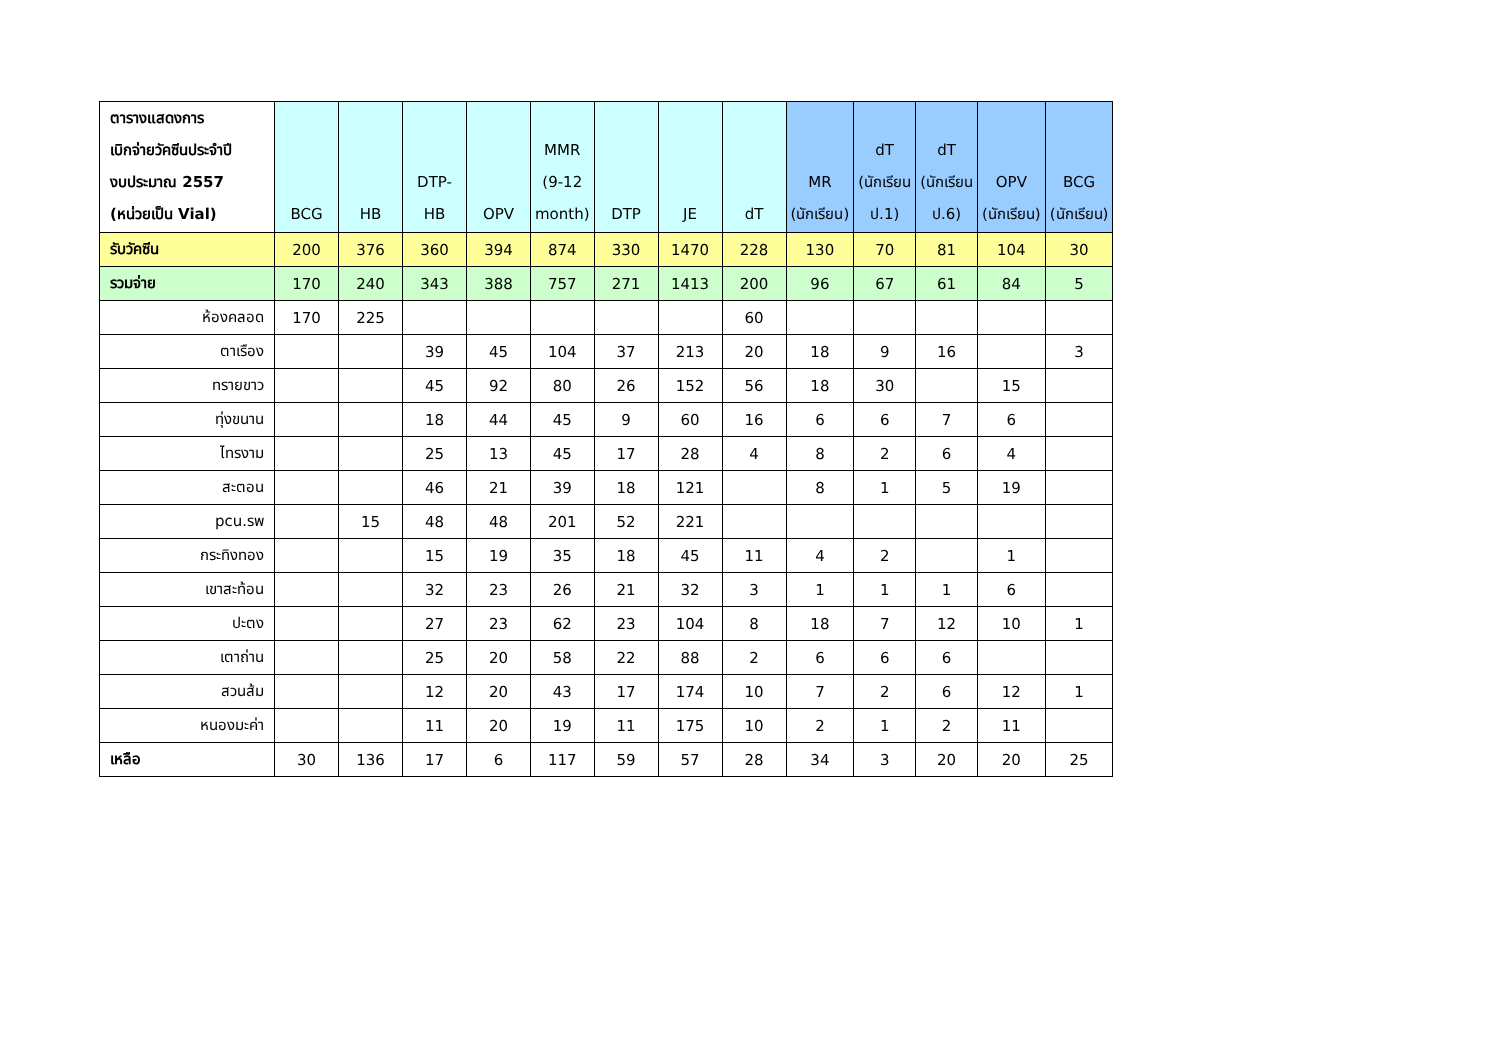| ตารางแสดงการ เบิกจ่ายวัคซีนประจำปี งบประมาณ 2557 (หน่วยเป็น Vial) | BCG | HB | DTP- HB | OPV | MMR (9-12 month) | DTP | JE | dT | MR (นักเรียน) | dT (นักเรียน ป.1) | dT (นักเรียน ป.6) | OPV (นักเรียน) | BCG (นักเรียน) |
| --- | --- | --- | --- | --- | --- | --- | --- | --- | --- | --- | --- | --- | --- |
| รับวัคซีน | 200 | 376 | 360 | 394 | 874 | 330 | 1470 | 228 | 130 | 70 | 81 | 104 | 30 |
| รวมจ่าย | 170 | 240 | 343 | 388 | 757 | 271 | 1413 | 200 | 96 | 67 | 61 | 84 | 5 |
| ห้องคลอด | 170 | 225 | | | | | | 60 | | | | | |
| ตาเรือง | | | 39 | 45 | 104 | 37 | 213 | 20 | 18 | 9 | 16 | | 3 |
| ทรายขาว | | | 45 | 92 | 80 | 26 | 152 | 56 | 18 | 30 | | 15 | |
| ทุ่งขนาน | | | 18 | 44 | 45 | 9 | 60 | 16 | 6 | 6 | 7 | 6 | |
| ไทรงาม | | | 25 | 13 | 45 | 17 | 28 | 4 | 8 | 2 | 6 | 4 | |
| สะตอน | | | 46 | 21 | 39 | 18 | 121 | | 8 | 1 | 5 | 19 | |
| pcu.รพ | | 15 | 48 | 48 | 201 | 52 | 221 | | | | | | |
| กระทิงทอง | | | 15 | 19 | 35 | 18 | 45 | 11 | 4 | 2 | | 1 | |
| เขาสะท้อน | | | 32 | 23 | 26 | 21 | 32 | 3 | 1 | 1 | 1 | 6 | |
| ปะตง | | | 27 | 23 | 62 | 23 | 104 | 8 | 18 | 7 | 12 | 10 | 1 |
| เตาถ่าน | | | 25 | 20 | 58 | 22 | 88 | 2 | 6 | 6 | 6 | | |
| สวนส้ม | | | 12 | 20 | 43 | 17 | 174 | 10 | 7 | 2 | 6 | 12 | 1 |
| หนองมะค่า | | | 11 | 20 | 19 | 11 | 175 | 10 | 2 | 1 | 2 | 11 | |
| เหลือ | 30 | 136 | 17 | 6 | 117 | 59 | 57 | 28 | 34 | 3 | 20 | 20 | 25 |